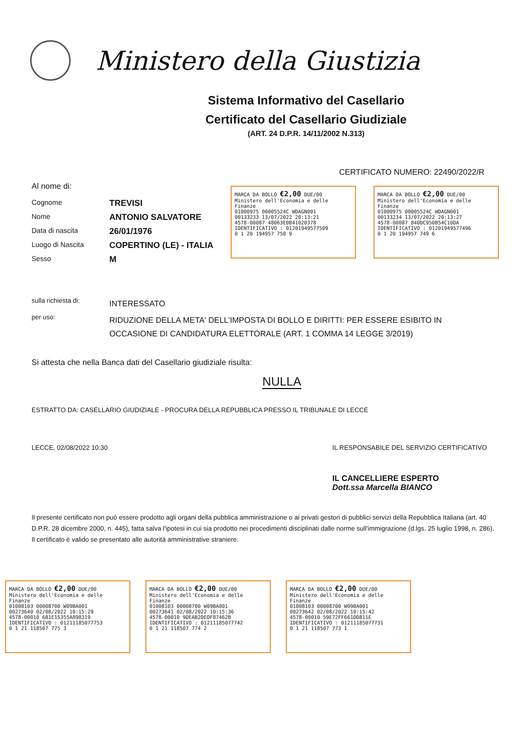Ministero della Giustizia
Sistema Informativo del Casellario
Certificato del Casellario Giudiziale
(ART. 24 D.P.R. 14/11/2002 N.313)
CERTIFICATO NUMERO: 22490/2022/R
Al nome di:
Cognome
TREVISI
Nome
ANTONIO SALVATORE
Data di nascita
26/01/1976
Luogo di Nascita
COPERTINO (LE) - ITALIA
Sesso
M
sulla richiesta di:
INTERESSATO
per uso:
RIDUZIONE DELLA META' DELL'IMPOSTA DI BOLLO E DIRITTI: PER ESSERE ESIBITO IN OCCASIONE DI CANDIDATURA ELETTORALE (ART. 1 COMMA 14 LEGGE 3/2019)
Si attesta che nella Banca dati del Casellario giudiziale risulta:
NULLA
ESTRATTO DA: CASELLARIO GIUDIZIALE - PROCURA DELLA REPUBBLICA PRESSO IL TRIBUNALE DI LECCE
LECCE, 02/08/2022 10:30 IL RESPONSABILE DEL SERVIZIO CERTIFICATIVO
IL CANCELLIERE ESPERTO
Dott.ssa Marcella BIANCO
Il presente certificato non può essere prodotto agli organi della pubblica amministrazione o ai privati gestori di pubblici servizi della Repubblica Italiana (art. 40 D.P.R. 28 dicembre 2000, n. 445), fatta salva l'ipotesi in cui sia prodotto nei procedimenti disciplinati dalle norme sull'immigrazione (d.lgs. 25 luglio 1998, n. 286). Il certificato è valido se presentato alle autorità amministrative straniere.
MARCA DA BOLLO €2,00 DUE/00
Ministero dell'Economia e delle Finanze
01000975 00005524C WDAGN001
00133233 13/07/2022 20:13:21
4578-00087 48063E0B41020378
IDENTIFICATIVO : 01201949577509
0 1 20 194957 750 9
MARCA DA BOLLO €2,00 DUE/00
Ministero dell'Economia e delle Finanze
01000975 00005524C WDAGN001
00133234 13/07/2022 20:13:27
4578-00087 840DC950B54C10DA
IDENTIFICATIVO : 01201949577496
0 1 20 194957 749 6
MARCA DA BOLLO €2,00 DUE/00
Ministero dell'Economia e delle Finanze
01008103 00008700 W09BA001
00273640 02/08/2022 10:15:29
4578-00010 681E15355A898319
IDENTIFICATIVO : 01211185077753
0 1 21 118507 775 3
MARCA DA BOLLO €2,00 DUE/00
Ministero dell'Economia e delle Finanze
01008103 00008700 W09BA001
00273641 02/08/2022 10:15:36
4578-00010 9DEAB2DEDF87462B
IDENTIFICATIVO : 01211185077742
0 1 21 118507 774 2
MARCA DA BOLLO €2,00 DUE/00
Ministero dell'Economia e delle Finanze
01008103 00008700 W09BA001
00273642 02/08/2022 10:15:42
4578-00010 59E72FF661DD811E
IDENTIFICATIVO : 01211185077731
0 1 21 118507 773 1